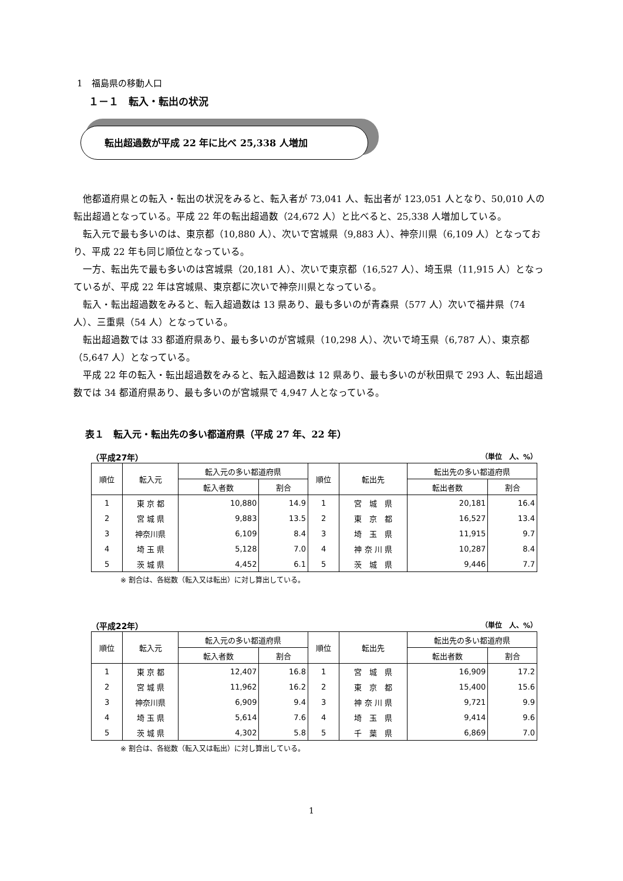1　福島県の移動人口
１－１　転入・転出の状況
転出超過数が平成 22 年に比べ 25,338 人増加
他都道府県との転入・転出の状況をみると、転入者が 73,041 人、転出者が 123,051 人となり、50,010 人の転出超過となっている。平成 22 年の転出超過数（24,672 人）と比べると、25,338 人増加している。
転入元で最も多いのは、東京都（10,880 人）、次いで宮城県（9,883 人）、神奈川県（6,109 人）となっており、平成 22 年も同じ順位となっている。
一方、転出先で最も多いのは宮城県（20,181 人）、次いで東京都（16,527 人）、埼玉県（11,915 人）となっているが、平成 22 年は宮城県、東京都に次いで神奈川県となっている。
転入・転出超過数をみると、転入超過数は 13 県あり、最も多いのが青森県（577 人）次いで福井県（74 人）、三重県（54 人）となっている。
転出超過数では 33 都道府県あり、最も多いのが宮城県（10,298 人）、次いで埼玉県（6,787 人）、東京都（5,647 人）となっている。
平成 22 年の転入・転出超過数をみると、転入超過数は 12 県あり、最も多いのが秋田県で 293 人、転出超過数では 34 都道府県あり、最も多いのが宮城県で 4,947 人となっている。
表１　転入元・転出先の多い都道府県（平成 27 年、22 年）
（平成27年） （単位　人、%）
| 順位 | 転入元 | 転入元の多い都道府県 | | 順位 | 転出先 | 転出先の多い都道府県 | |
| --- | --- | --- | --- | --- | --- | --- | --- |
| | | 転入者数 | 割合 | | | 転出者数 | 割合 |
| 1 | 東 京 都 | 10,880 | 14.9 | 1 | 宮 城 県 | 20,181 | 16.4 |
| 2 | 宮 城 県 | 9,883 | 13.5 | 2 | 東 京 都 | 16,527 | 13.4 |
| 3 | 神奈川県 | 6,109 | 8.4 | 3 | 埼 玉 県 | 11,915 | 9.7 |
| 4 | 埼 玉 県 | 5,128 | 7.0 | 4 | 神 奈 川 県 | 10,287 | 8.4 |
| 5 | 茨 城 県 | 4,452 | 6.1 | 5 | 茨 城 県 | 9,446 | 7.7 |
※ 割合は、各総数（転入又は転出）に対し算出している。
（平成22年） （単位　人、%）
| 順位 | 転入元 | 転入元の多い都道府県 | | 順位 | 転出先 | 転出先の多い都道府県 | |
| --- | --- | --- | --- | --- | --- | --- | --- |
| | | 転入者数 | 割合 | | | 転出者数 | 割合 |
| 1 | 東 京 都 | 12,407 | 16.8 | 1 | 宮 城 県 | 16,909 | 17.2 |
| 2 | 宮 城 県 | 11,962 | 16.2 | 2 | 東 京 都 | 15,400 | 15.6 |
| 3 | 神奈川県 | 6,909 | 9.4 | 3 | 神 奈 川 県 | 9,721 | 9.9 |
| 4 | 埼 玉 県 | 5,614 | 7.6 | 4 | 埼 玉 県 | 9,414 | 9.6 |
| 5 | 茨 城 県 | 4,302 | 5.8 | 5 | 千 葉 県 | 6,869 | 7.0 |
※ 割合は、各総数（転入又は転出）に対し算出している。
1